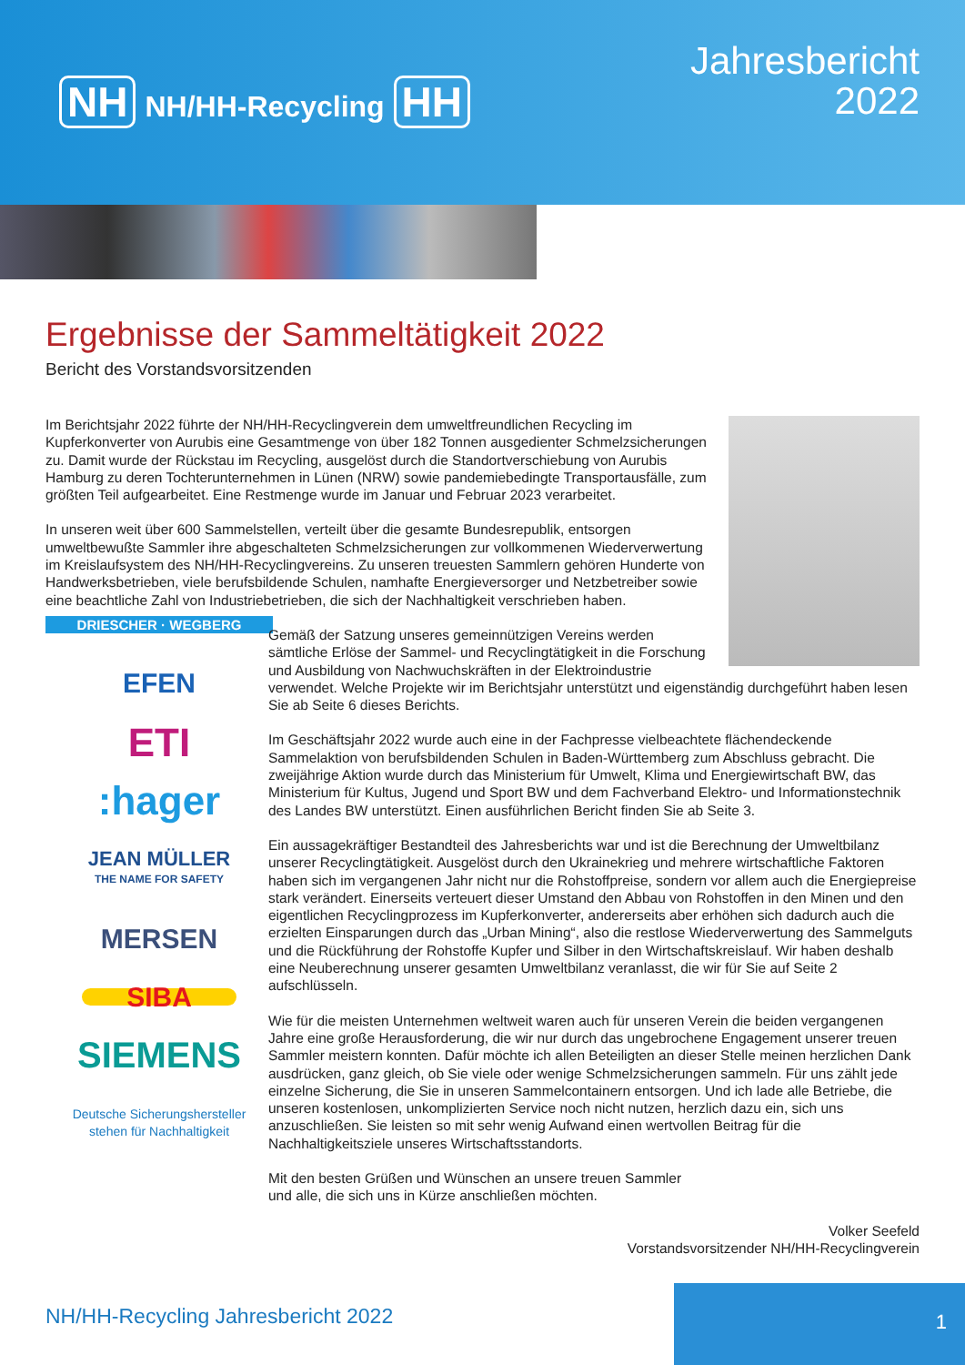NH NH/HH-Recycling HH
Jahresbericht
2022
Ergebnisse der Sammeltätigkeit 2022
Bericht des Vorstandsvorsitzenden
DRIESCHER · WEGBERG
EFEN
ETI
:hager
JEAN MÜLLER
THE NAME FOR SAFETY
MERSEN
SIBA
SIEMENS
Deutsche Sicherungshersteller
stehen für Nachhaltigkeit
Im Berichtsjahr 2022 führte der NH/HH-Recyclingverein dem umweltfreundlichen Recycling im Kupferkonverter von Aurubis eine Gesamtmenge von über 182 Tonnen ausgedienter Schmelzsicherungen zu. Damit wurde der Rückstau im Recycling, ausgelöst durch die Standortverschiebung von Aurubis Hamburg zu deren Tochterunternehmen in Lünen (NRW) sowie pandemiebedingte Transportausfälle, zum größten Teil aufgearbeitet. Eine Restmenge wurde im Januar und Februar 2023 verarbeitet.
In unseren weit über 600 Sammelstellen, verteilt über die gesamte Bundesrepublik, entsorgen umweltbewußte Sammler ihre abgeschalteten Schmelzsicherungen zur vollkommenen Wiederverwertung im Kreislaufsystem des NH/HH-Recyclingvereins. Zu unseren treuesten Sammlern gehören Hunderte von Handwerksbetrieben, viele berufsbildende Schulen, namhafte Energieversorger und Netzbetreiber sowie eine beachtliche Zahl von Industriebetrieben, die sich der Nachhaltigkeit verschrieben haben.
Gemäß der Satzung unseres gemeinnützigen Vereins werden sämtliche Erlöse der Sammel- und Recyclingtätigkeit in die Forschung und Ausbildung von Nachwuchskräften in der Elektroindustrie verwendet. Welche Projekte wir im Berichtsjahr unterstützt und eigenständig durchgeführt haben lesen Sie ab Seite 6 dieses Berichts.
Im Geschäftsjahr 2022 wurde auch eine in der Fachpresse vielbeachtete flächendeckende Sammelaktion von berufsbildenden Schulen in Baden-Württemberg zum Abschluss gebracht. Die zweijährige Aktion wurde durch das Ministerium für Umwelt, Klima und Energiewirtschaft BW, das Ministerium für Kultus, Jugend und Sport BW und dem Fachverband Elektro- und Informationstechnik des Landes BW unterstützt. Einen ausführlichen Bericht finden Sie ab Seite 3.
Ein aussagekräftiger Bestandteil des Jahresberichts war und ist die Berechnung der Umweltbilanz unserer Recyclingtätigkeit. Ausgelöst durch den Ukrainekrieg und mehrere wirtschaftliche Faktoren haben sich im vergangenen Jahr nicht nur die Rohstoffpreise, sondern vor allem auch die Energiepreise stark verändert. Einerseits verteuert dieser Umstand den Abbau von Rohstoffen in den Minen und den eigentlichen Recyclingprozess im Kupferkonverter, andererseits aber erhöhen sich dadurch auch die erzielten Einsparungen durch das „Urban Mining“, also die restlose Wiederverwertung des Sammelguts und die Rückführung der Rohstoffe Kupfer und Silber in den Wirtschaftskreislauf. Wir haben deshalb eine Neuberechnung unserer gesamten Umweltbilanz veranlasst, die wir für Sie auf Seite 2 aufschlüsseln.
Wie für die meisten Unternehmen weltweit waren auch für unseren Verein die beiden vergangenen Jahre eine große Herausforderung, die wir nur durch das ungebrochene Engagement unserer treuen Sammler meistern konnten. Dafür möchte ich allen Beteiligten an dieser Stelle meinen herzlichen Dank ausdrücken, ganz gleich, ob Sie viele oder wenige Schmelzsicherungen sammeln. Für uns zählt jede einzelne Sicherung, die Sie in unseren Sammelcontainern entsorgen. Und ich lade alle Betriebe, die unseren kostenlosen, unkomplizierten Service noch nicht nutzen, herzlich dazu ein, sich uns anzuschließen. Sie leisten so mit sehr wenig Aufwand einen wertvollen Beitrag für die Nachhaltigkeitsziele unseres Wirtschaftsstandorts.
Mit den besten Grüßen und Wünschen an unsere treuen Sammler
und alle, die sich uns in Kürze anschließen möchten.
Volker Seefeld
Vorstandsvorsitzender NH/HH-Recyclingverein
NH/HH-Recycling Jahresbericht 2022
1